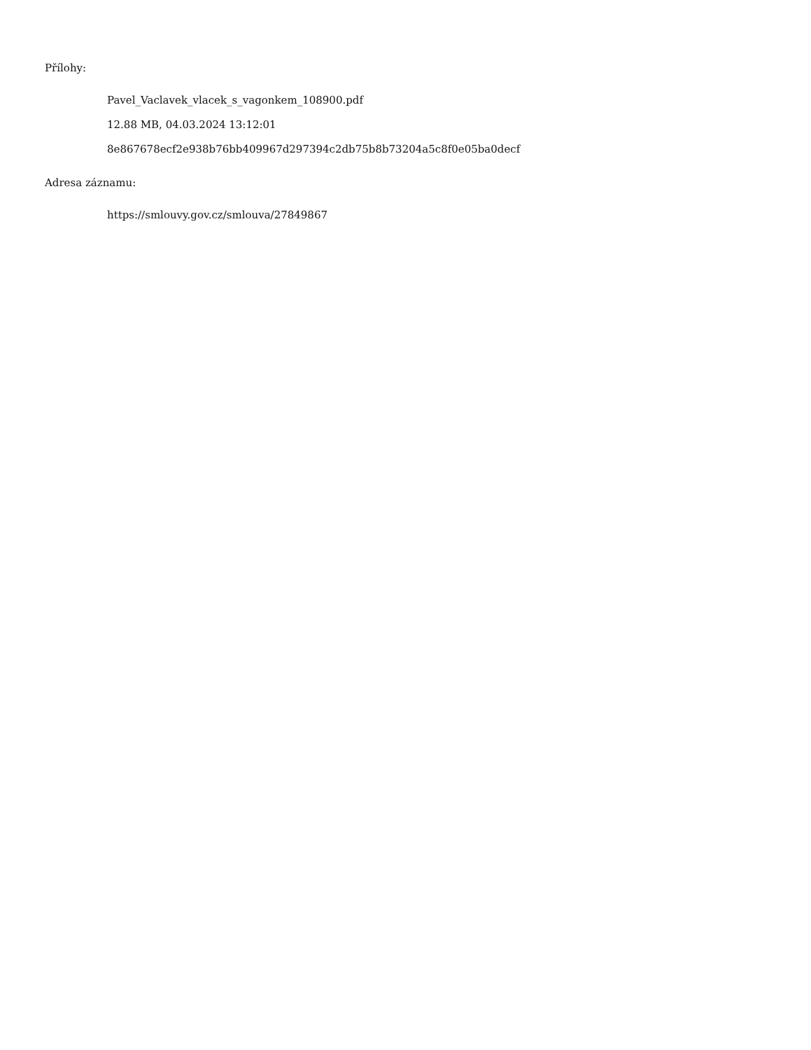Přílohy:
Pavel_Vaclavek_vlacek_s_vagonkem_108900.pdf
12.88 MB, 04.03.2024 13:12:01
8e867678ecf2e938b76bb409967d297394c2db75b8b73204a5c8f0e05ba0decf
Adresa záznamu:
https://smlouvy.gov.cz/smlouva/27849867